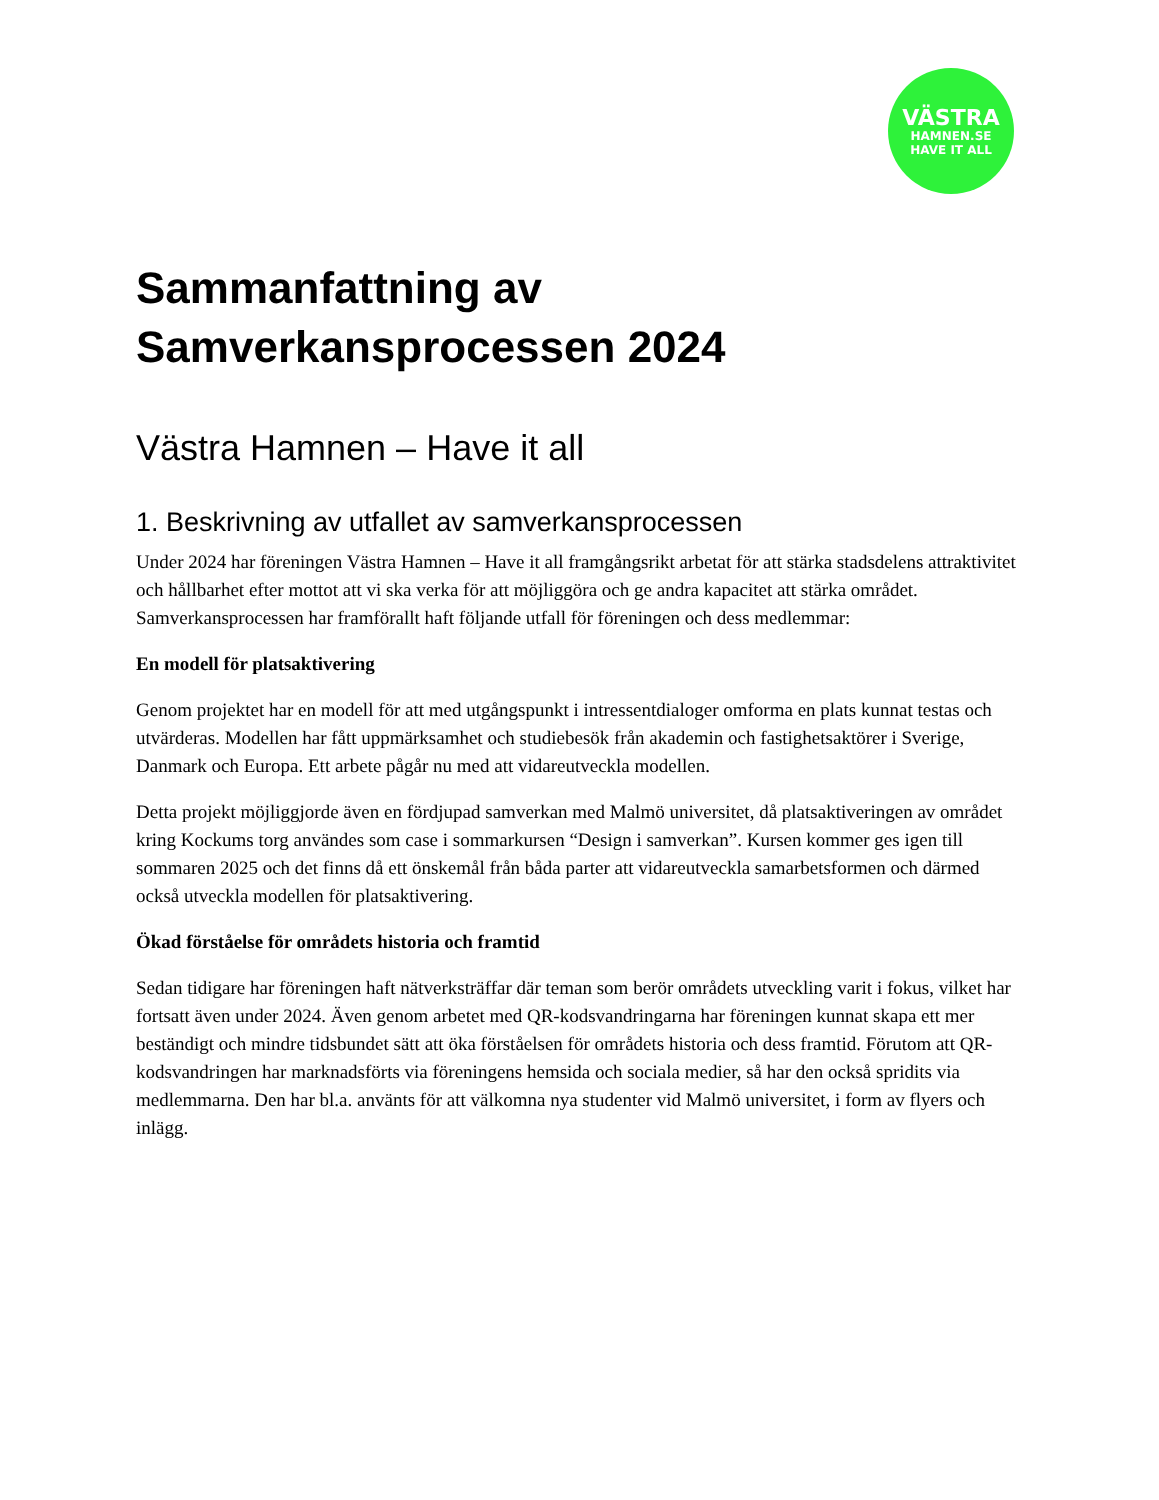VÄSTRA
HAMNEN.SE
HAVE IT ALL
Sammanfattning av
Samverkansprocessen 2024
Västra Hamnen – Have it all
1. Beskrivning av utfallet av samverkansprocessen
Under 2024 har föreningen Västra Hamnen – Have it all framgångsrikt arbetat för att stärka stadsdelens attraktivitet och hållbarhet efter mottot att vi ska verka för att möjliggöra och ge andra kapacitet att stärka området. Samverkansprocessen har framförallt haft följande utfall för föreningen och dess medlemmar:
En modell för platsaktivering
Genom projektet har en modell för att med utgångspunkt i intressentdialoger omforma en plats kunnat testas och utvärderas. Modellen har fått uppmärksamhet och studiebesök från akademin och fastighetsaktörer i Sverige, Danmark och Europa. Ett arbete pågår nu med att vidareutveckla modellen.
Detta projekt möjliggjorde även en fördjupad samverkan med Malmö universitet, då platsaktiveringen av området kring Kockums torg användes som case i sommarkursen “Design i samverkan”. Kursen kommer ges igen till sommaren 2025 och det finns då ett önskemål från båda parter att vidareutveckla samarbetsformen och därmed också utveckla modellen för platsaktivering.
Ökad förståelse för områdets historia och framtid
Sedan tidigare har föreningen haft nätverksträffar där teman som berör områdets utveckling varit i fokus, vilket har fortsatt även under 2024. Även genom arbetet med QR-kodsvandringarna har föreningen kunnat skapa ett mer beständigt och mindre tidsbundet sätt att öka förståelsen för områdets historia och dess framtid. Förutom att QR-kodsvandringen har marknadsförts via föreningens hemsida och sociala medier, så har den också spridits via medlemmarna. Den har bl.a. använts för att välkomna nya studenter vid Malmö universitet, i form av flyers och inlägg.